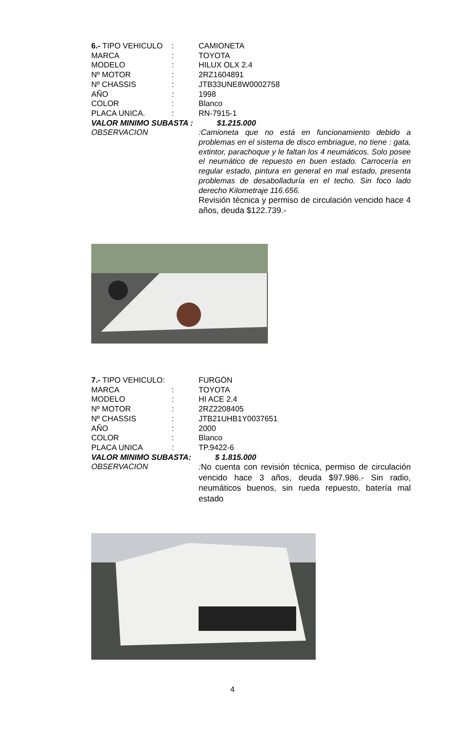6.- TIPO VEHICULO: CAMIONETA
MARCA: TOYOTA
MODELO: HILUX OLX 2.4
Nº MOTOR: 2RZ1604891
Nº CHASSIS: JTB33UNE8W0002758
AÑO: 1998
COLOR: Blanco
PLACA UNICA.: RN-7915-1
VALOR MINIMO SUBASTA : $1.215.000
OBSERVACION:Camioneta que no está en funcionamiento debido a problemas en el sistema de disco embriague, no tiene : gata, extintor, parachoque y le faltan los 4 neumáticos. Solo posee el neumático de repuesto en buen estado. Carrocería en regular estado, pintura en general en mal estado, presenta problemas de desabolladuría en el techo. Sin foco lado derecho Kilometraje 116.656.
Revisión técnica y permiso de circulación vencido hace 4 años, deuda $122.739.-
7.- TIPO VEHICULO: FURGÓN
MARCA: TOYOTA
MODELO: HI ACE 2.4
Nº MOTOR: 2RZ2208405
Nº CHASSIS: JTB21UHB1Y0037651
AÑO: 2000
COLOR: Blanco
PLACA UNICA: TP.9422-6
VALOR MINIMO SUBASTA: $ 1.815.000
OBSERVACION: No cuenta con revisión técnica, permiso de circulación vencido hace 3 años, deuda $97.986.- Sin radio, neumáticos buenos, sin rueda repuesto, batería mal estado
4